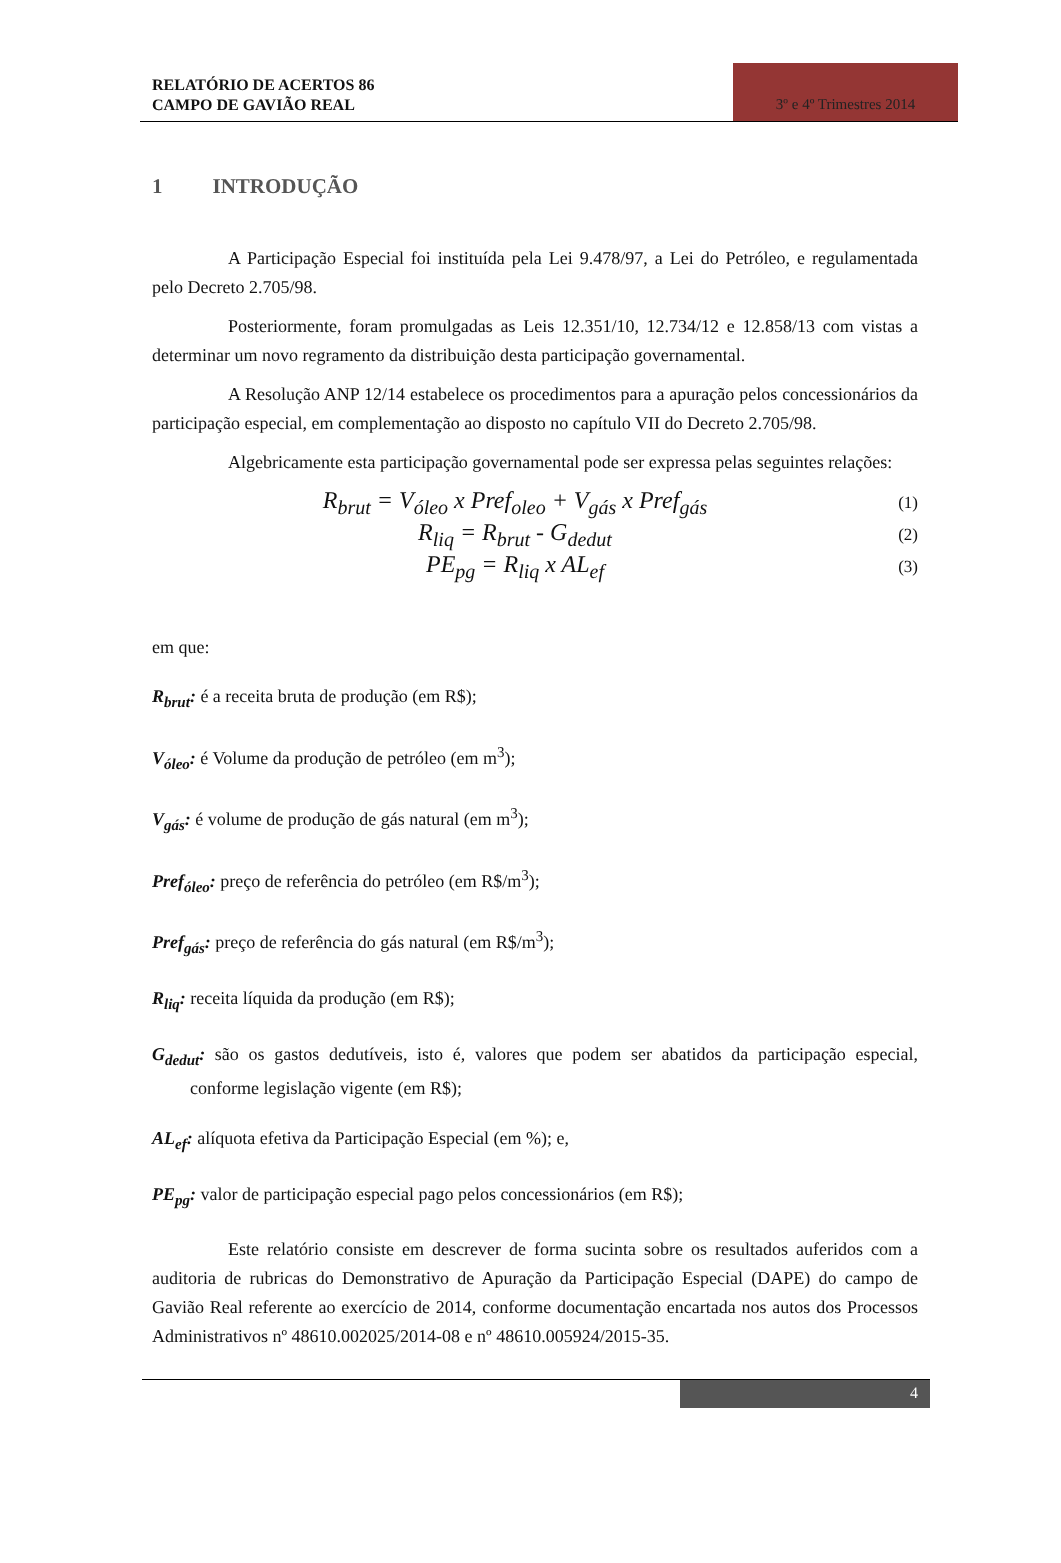RELATÓRIO DE ACERTOS 86
CAMPO DE GAVIÃO REAL
3º e 4º Trimestres 2014
1 INTRODUÇÃO
A Participação Especial foi instituída pela Lei 9.478/97, a Lei do Petróleo, e regulamentada pelo Decreto 2.705/98.
Posteriormente, foram promulgadas as Leis 12.351/10, 12.734/12 e 12.858/13 com vistas a determinar um novo regramento da distribuição desta participação governamental.
A Resolução ANP 12/14 estabelece os procedimentos para a apuração pelos concessionários da participação especial, em complementação ao disposto no capítulo VII do Decreto 2.705/98.
Algebricamente esta participação governamental pode ser expressa pelas seguintes relações:
R<sub>brut</sub> = V<sub>óleo</sub> x Pref<sub>oleo</sub> + V<sub>gás</sub> x Pref<sub>gás</sub>
(1)
R<sub>liq</sub> = R<sub>brut</sub> - G<sub>dedut</sub>
(2)
PE<sub>pg</sub> = R<sub>liq</sub> x AL<sub>ef</sub>
(3)
em que:
R<sub>brut</sub>: é a receita bruta de produção (em R$);
V<sub>óleo</sub>: é Volume da produção de petróleo (em m<sup>3</sup>);
V<sub>gás</sub>: é volume de produção de gás natural (em m<sup>3</sup>);
Pref<sub>óleo</sub>: preço de referência do petróleo (em R$/m<sup>3</sup>);
Pref<sub>gás</sub>: preço de referência do gás natural (em R$/m<sup>3</sup>);
R<sub>liq</sub>: receita líquida da produção (em R$);
G<sub>dedut</sub>: são os gastos dedutíveis, isto é, valores que podem ser abatidos da participação especial, conforme legislação vigente (em R$);
AL<sub>ef</sub>: alíquota efetiva da Participação Especial (em %); e,
PE<sub>pg</sub>: valor de participação especial pago pelos concessionários (em R$);
Este relatório consiste em descrever de forma sucinta sobre os resultados auferidos com a auditoria de rubricas do Demonstrativo de Apuração da Participação Especial (DAPE) do campo de Gavião Real referente ao exercício de 2014, conforme documentação encartada nos autos dos Processos Administrativos nº 48610.002025/2014-08 e nº 48610.005924/2015-35.
4